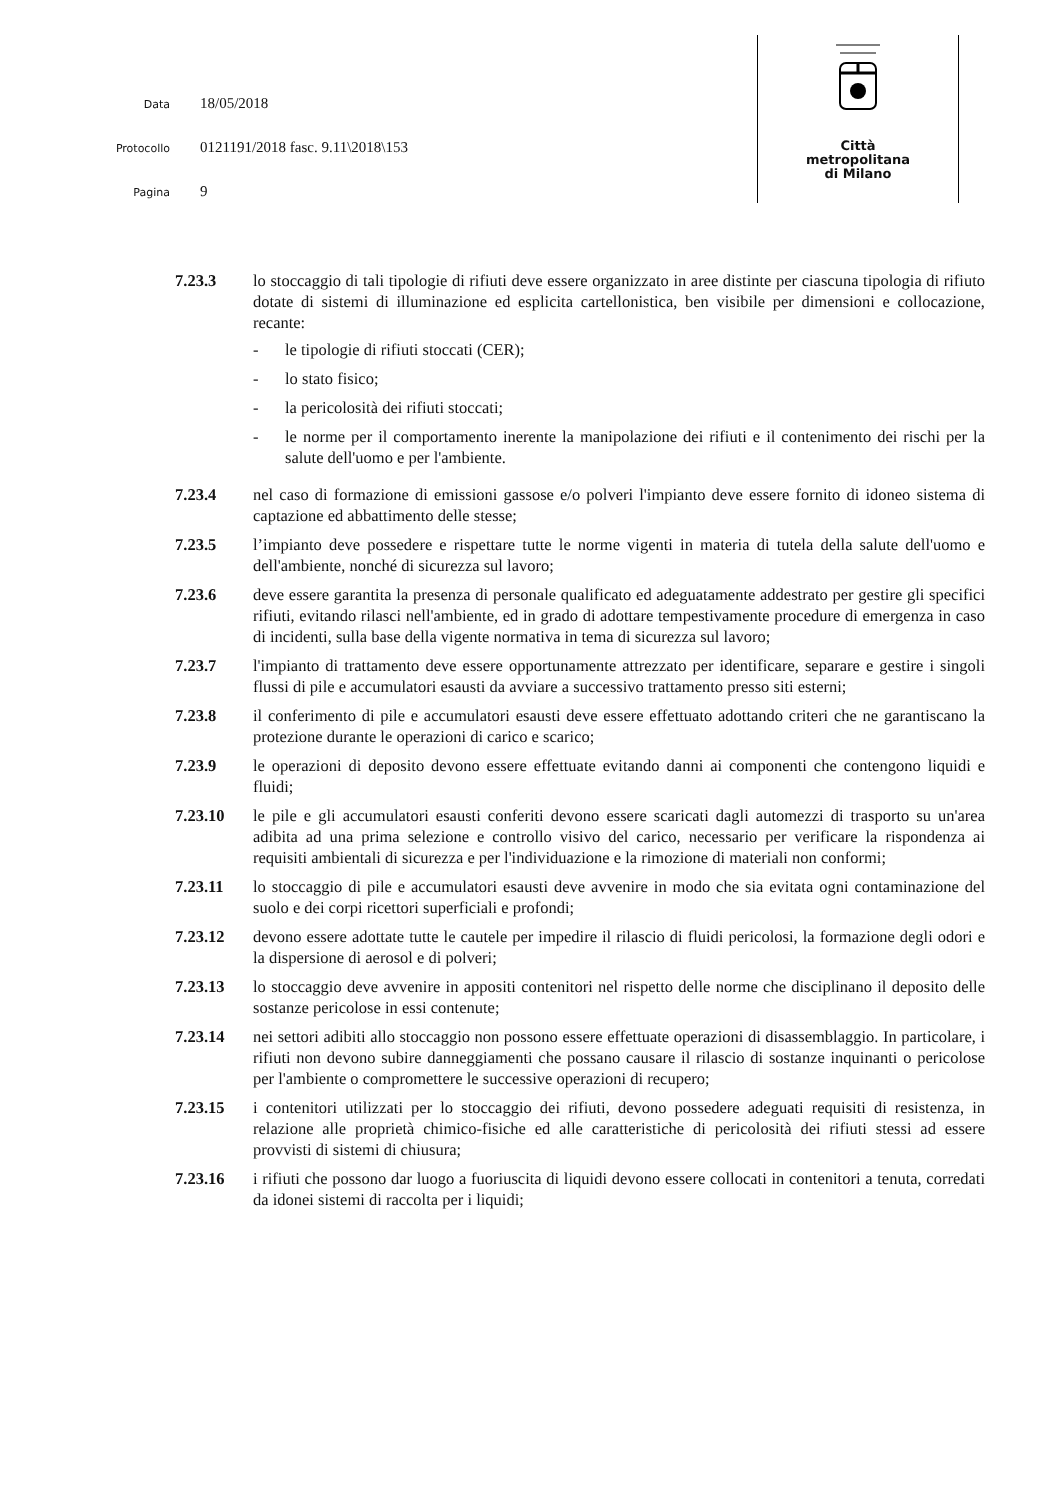Data 18/05/2018
Protocollo 0121191/2018 fasc. 9.11\2018\153
Pagina 9
Città
metropolitana
di Milano
7.23.3 lo stoccaggio di tali tipologie di rifiuti deve essere organizzato in aree distinte per ciascuna tipologia di rifiuto dotate di sistemi di illuminazione ed esplicita cartellonistica, ben visibile per dimensioni e collocazione, recante:
- le tipologie di rifiuti stoccati (CER);
- lo stato fisico;
- la pericolosità dei rifiuti stoccati;
- le norme per il comportamento inerente la manipolazione dei rifiuti e il contenimento dei rischi per la salute dell'uomo e per l'ambiente.
7.23.4 nel caso di formazione di emissioni gassose e/o polveri l'impianto deve essere fornito di idoneo sistema di captazione ed abbattimento delle stesse;
7.23.5 l’impianto deve possedere e rispettare tutte le norme vigenti in materia di tutela della salute dell'uomo e dell'ambiente, nonché di sicurezza sul lavoro;
7.23.6 deve essere garantita la presenza di personale qualificato ed adeguatamente addestrato per gestire gli specifici rifiuti, evitando rilasci nell'ambiente, ed in grado di adottare tempestivamente procedure di emergenza in caso di incidenti, sulla base della vigente normativa in tema di sicurezza sul lavoro;
7.23.7 l'impianto di trattamento deve essere opportunamente attrezzato per identificare, separare e gestire i singoli flussi di pile e accumulatori esausti da avviare a successivo trattamento presso siti esterni;
7.23.8 il conferimento di pile e accumulatori esausti deve essere effettuato adottando criteri che ne garantiscano la protezione durante le operazioni di carico e scarico;
7.23.9 le operazioni di deposito devono essere effettuate evitando danni ai componenti che contengono liquidi e fluidi;
7.23.10 le pile e gli accumulatori esausti conferiti devono essere scaricati dagli automezzi di trasporto su un'area adibita ad una prima selezione e controllo visivo del carico, necessario per verificare la rispondenza ai requisiti ambientali di sicurezza e per l'individuazione e la rimozione di materiali non conformi;
7.23.11 lo stoccaggio di pile e accumulatori esausti deve avvenire in modo che sia evitata ogni contaminazione del suolo e dei corpi ricettori superficiali e profondi;
7.23.12 devono essere adottate tutte le cautele per impedire il rilascio di fluidi pericolosi, la formazione degli odori e la dispersione di aerosol e di polveri;
7.23.13 lo stoccaggio deve avvenire in appositi contenitori nel rispetto delle norme che disciplinano il deposito delle sostanze pericolose in essi contenute;
7.23.14 nei settori adibiti allo stoccaggio non possono essere effettuate operazioni di disassemblaggio. In particolare, i rifiuti non devono subire danneggiamenti che possano causare il rilascio di sostanze inquinanti o pericolose per l'ambiente o compromettere le successive operazioni di recupero;
7.23.15 i contenitori utilizzati per lo stoccaggio dei rifiuti, devono possedere adeguati requisiti di resistenza, in relazione alle proprietà chimico-fisiche ed alle caratteristiche di pericolosità dei rifiuti stessi ad essere provvisti di sistemi di chiusura;
7.23.16 i rifiuti che possono dar luogo a fuoriuscita di liquidi devono essere collocati in contenitori a tenuta, corredati da idonei sistemi di raccolta per i liquidi;